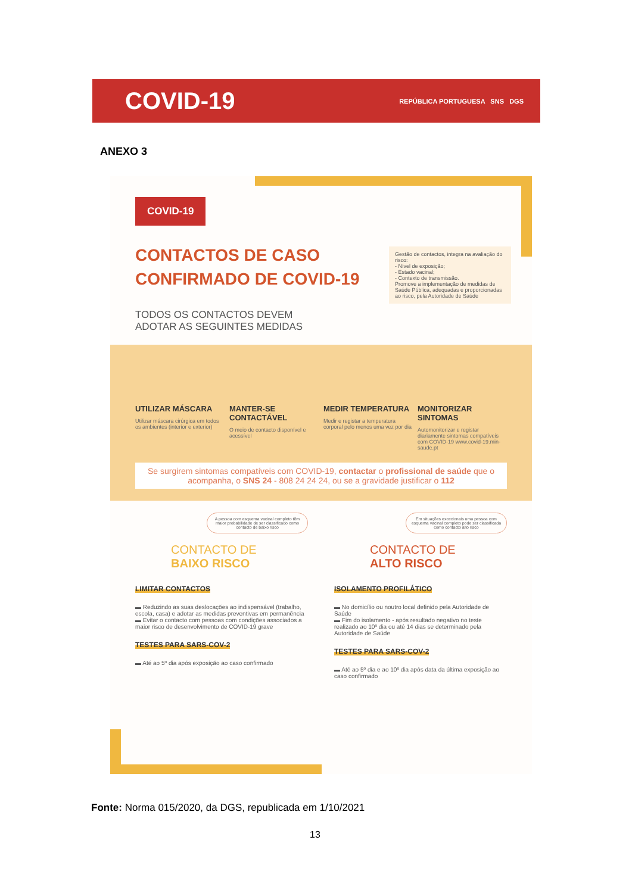COVID-19
REPÚBLICA PORTUGUESA SNS DGS
ANEXO 3
COVID-19
CONTACTOS DE CASO CONFIRMADO DE COVID-19
TODOS OS CONTACTOS DEVEM ADOTAR AS SEGUINTES MEDIDAS
Gestão de contactos, integra na avaliação do risco:
- Nível de exposição;
- Estado vacinal;
- Contexto de transmissão.
Promove a implementação de medidas de Saúde Pública, adequadas e proporcionadas ao risco, pela Autoridade de Saúde
UTILIZAR MÁSCARA
Utilizar máscara cirúrgica em todos os ambientes (interior e exterior)
MANTER-SE CONTACTÁVEL
O meio de contacto disponível e acessível
MEDIR TEMPERATURA
Medir e registar a temperatura corporal pelo menos uma vez por dia
MONITORIZAR SINTOMAS
Automonitorizar e registar diariamente sintomas compatíveis com COVID-19 www.covid-19.min-saude.pt
Se surgirem sintomas compatíveis com COVID-19, contactar o profissional de saúde que o acompanha, o SNS 24 - 808 24 24 24, ou se a gravidade justificar o 112
A pessoa com esquema vacinal completo têm maior probabilidade de ser classificado como contacto de baixo risco
CONTACTO DE
BAIXO RISCO
LIMITAR CONTACTOS
▬ Reduzindo as suas deslocações ao indispensável (trabalho, escola, casa) e adotar as medidas preventivas em permanência
▬ Evitar o contacto com pessoas com condições associados a maior risco de desenvolvimento de COVID-19 grave
TESTES PARA SARS-COV-2
▬ Até ao 5º dia após exposição ao caso confirmado
Em situações excecionais uma pessoa com esquema vacinal completo pode ser classificada como contacto alto risco
CONTACTO DE
ALTO RISCO
ISOLAMENTO PROFILÁTICO
▬ No domicílio ou noutro local definido pela Autoridade de Saúde
▬ Fim do isolamento - após resultado negativo no teste realizado ao 10º dia ou até 14 dias se determinado pela Autoridade de Saúde
TESTES PARA SARS-COV-2
▬ Até ao 5º dia e ao 10º dia após data da última exposição ao caso confirmado
Fonte: Norma 015/2020, da DGS, republicada em 1/10/2021
13